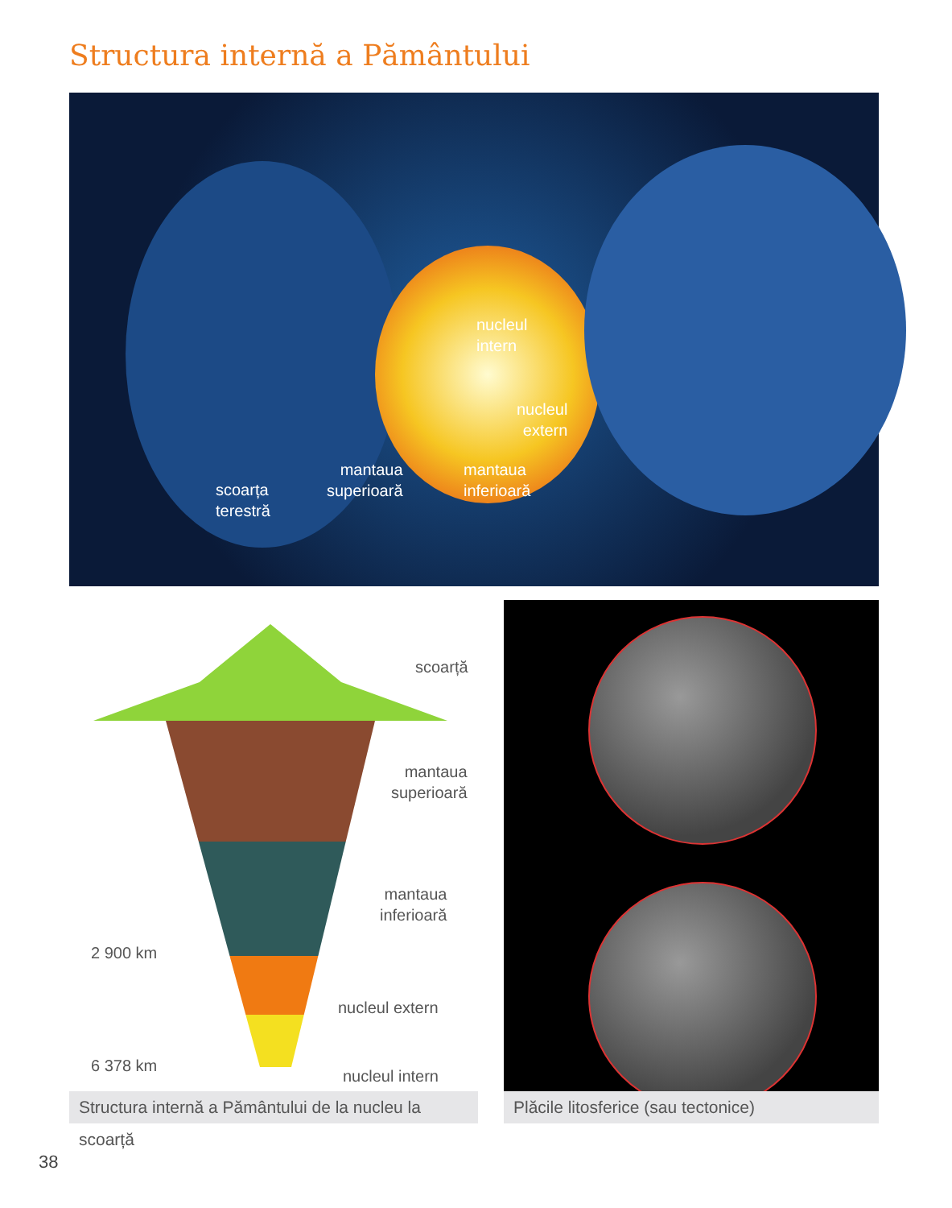Structura internă a Pământului
nucleul
intern
nucleul
extern
mantaua
inferioară
mantaua
superioară
scoarța
terestră
scoarță
mantaua
superioară
mantaua
inferioară
2 900 km
nucleul extern
6 378 km
nucleul intern
Structura internă a Pământului de la nucleu la scoarță
Plăcile litosferice (sau tectonice)
38